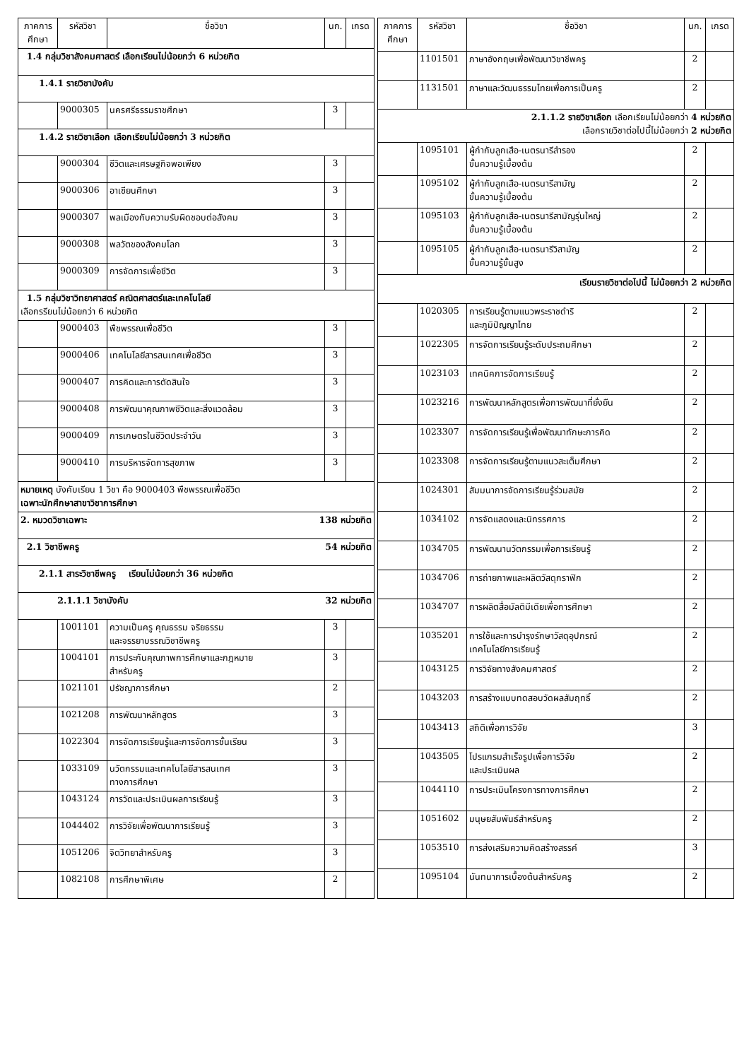| ภาคการศึกษา | รหัสวิชา | ชื่อวิชา | นก. | เกรด |
| --- | --- | --- | --- | --- |
| 1.4 กลุ่มวิชาสังคมศาสตร์ เลือกเรียนไม่น้อยกว่า 6 หน่วยกิต | | | | |
| 1.4.1 รายวิชาบังคับ | | | | |
| | 9000305 | นครศรีธรรมราชศึกษา | 3 | |
| 1.4.2 รายวิชาเลือก เลือกเรียนไม่น้อยกว่า 3 หน่วยกิต | | | | |
| | 9000304 | ชีวิตและเศรษฐกิจพอเพียง | 3 | |
| | 9000306 | อาเซียนศึกษา | 3 | |
| | 9000307 | พลเมืองกับความรับผิดชอบต่อสังคม | 3 | |
| | 9000308 | พลวัตของสังคมโลก | 3 | |
| | 9000309 | การจัดการเพื่อชีวิต | 3 | |
| 1.5 กลุ่มวิชาวิทยาศาสตร์ คณิตศาสตร์และเทคโนโลยี เลือกรรียนไม่น้อยกว่า 6 หน่วยกิต | | | | |
| | 9000403 | พืชพรรณเพื่อชีวิต | 3 | |
| | 9000406 | เทคโนโลยีสารสนเทศเพื่อชีวิต | 3 | |
| | 9000407 | การคิดและการตัดสินใจ | 3 | |
| | 9000408 | การพัฒนาคุณภาพชีวิตและสิ่งแวดล้อม | 3 | |
| | 9000409 | การเกษตรในชีวิตประจำวัน | 3 | |
| | 9000410 | การบริหารจัดการสุขภาพ | 3 | |
| หมายเหตุ บังคับเรียน 1 วิชา คือ 9000403 พืชพรรณเพื่อชีวิต เฉพาะนักศึกษาสาขาวิชาการศึกษา | | | | |
| 2. หมวดวิชาเฉพาะ 138 หน่วยกิต | | | | |
| 2.1 วิชาชีพครู 54 หน่วยกิต | | | | |
| 2.1.1 สาระวิชาชีพครู เรียนไม่น้อยกว่า 36 หน่วยกิต | | | | |
| 2.1.1.1 วิชาบังคับ 32 หน่วยกิต | | | | |
| | 1001101 | ความเป็นครู คุณธรรม จริยธรรม และจรรยาบรรณวิชาชีพครู | 3 | |
| | 1004101 | การประกันคุณภาพการศึกษาและกฎหมาย สำหรับครู | 3 | |
| | 1021101 | ปรัชญาการศึกษา | 2 | |
| | 1021208 | การพัฒนาหลักสูตร | 3 | |
| | 1022304 | การจัดการเรียนรู้และการจัดการชั้นเรียน | 3 | |
| | 1033109 | นวัตกรรมและเทคโนโลยีสารสนเทศ ทางการศึกษา | 3 | |
| | 1043124 | การวัดและประเมินผลการเรียนรู้ | 3 | |
| | 1044402 | การวิจัยเพื่อพัฒนาการเรียนรู้ | 3 | |
| | 1051206 | จิตวิทยาสำหรับครู | 3 | |
| | 1082108 | การศึกษาพิเศษ | 2 | |
| ภาคการศึกษา | รหัสวิชา | ชื่อวิชา | นก. | เกรด |
| --- | --- | --- | --- | --- |
| | 1101501 | ภาษาอังกฤษเพื่อพัฒนาวิชาชีพครู | 2 | |
| | 1131501 | ภาษาและวัฒนธรรมไทยเพื่อการเป็นครู | 2 | |
| 2.1.1.2 รายวิชาเลือก เลือกเรียนไม่น้อยกว่า 4 หน่วยกิต เลือกรายวิชาต่อไปนี้ไม่น้อยกว่า 2 หน่วยกิต | | | | |
| | 1095101 | ผู้กำกับลูกเสือ-เนตรนารีสำรอง ขั้นความรู้เบื้องต้น | 2 | |
| | 1095102 | ผู้กำกับลูกเสือ-เนตรนารีสามัญ ขั้นความรู้เบื้องต้น | 2 | |
| | 1095103 | ผู้กำกับลูกเสือ-เนตรนารีสามัญรุ่นใหญ่ ขั้นความรู้เบื้องต้น | 2 | |
| | 1095105 | ผู้กำกับลูกเสือ-เนตรนารีวิสามัญ ขั้นความรู้ขั้นสูง | 2 | |
| เรียนรายวิชาต่อไปนี้ ไม่น้อยกว่า 2 หน่วยกิต | | | | |
| | 1020305 | การเรียนรู้ตามแนวพระราชดำริ และภูมิปัญญาไทย | 2 | |
| | 1022305 | การจัดการเรียนรู้ระดับประถมศึกษา | 2 | |
| | 1023103 | เทคนิคการจัดการเรียนรู้ | 2 | |
| | 1023216 | การพัฒนาหลักสูตรเพื่อการพัฒนาที่ยั่งยืน | 2 | |
| | 1023307 | การจัดการเรียนรู้เพื่อพัฒนาทักษะการคิด | 2 | |
| | 1023308 | การจัดการเรียนรู้ตามแนวสะเต็มศึกษา | 2 | |
| | 1024301 | สัมมนาการจัดการเรียนรู้ร่วมสมัย | 2 | |
| | 1034102 | การจัดแสดงและนิทรรศการ | 2 | |
| | 1034705 | การพัฒนานวัตกรรมเพื่อการเรียนรู้ | 2 | |
| | 1034706 | การถ่ายภาพและผลิตวัสดุกราฟิก | 2 | |
| | 1034707 | การผลิตสื่อมัลติมีเดียเพื่อการศึกษา | 2 | |
| | 1035201 | การใช้และการบำรุงรักษาวัสดุอุปกรณ์ เทคโนโลยีการเรียนรู้ | 2 | |
| | 1043125 | การวิจัยทางสังคมศาสตร์ | 2 | |
| | 1043203 | การสร้างแบบทดสอบวัดผลสัมฤทธิ์ | 2 | |
| | 1043413 | สถิติเพื่อการวิจัย | 3 | |
| | 1043505 | โปรแกรมสำเร็จรูปเพื่อการวิจัย และประเมินผล | 2 | |
| | 1044110 | การประเมินโครงการทางการศึกษา | 2 | |
| | 1051602 | มนุษยสัมพันธ์สำหรับครู | 2 | |
| | 1053510 | การส่งเสริมความคิดสร้างสรรค์ | 3 | |
| | 1095104 | นันทนาการเบื้องต้นสำหรับครู | 2 | |